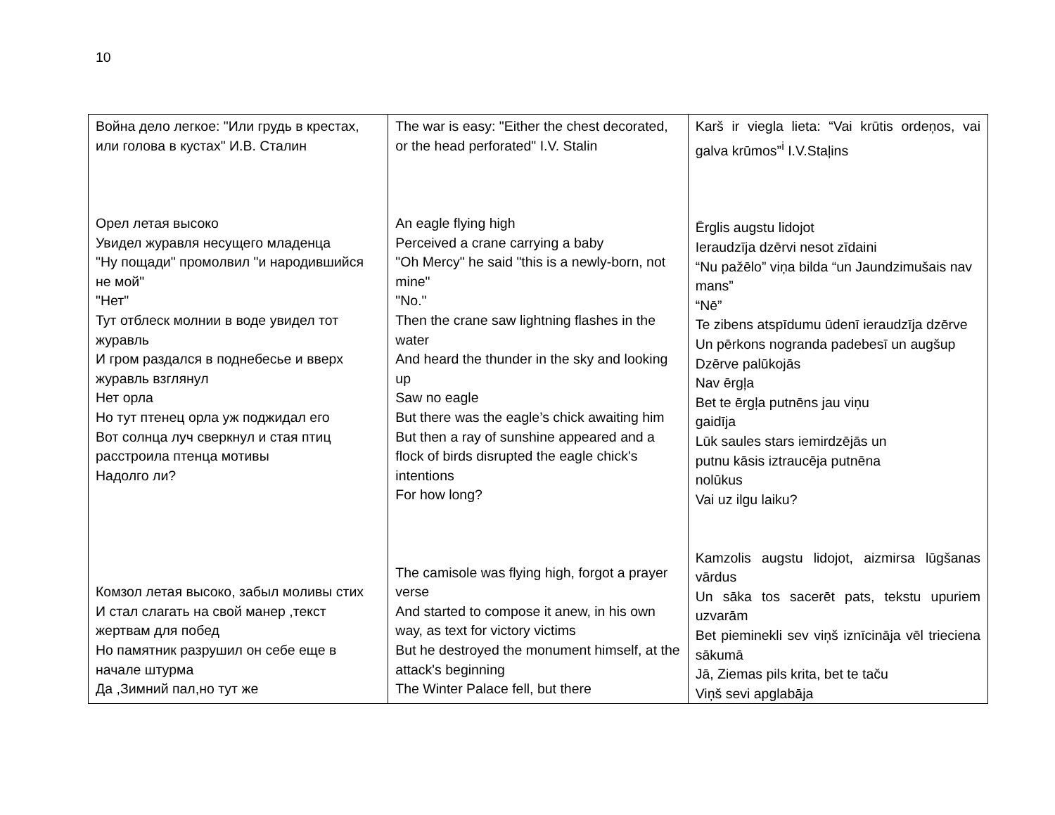10
| Война дело легкое: "Или грудь в крестах, или голова в кустах" И.В. Сталин Орел летая высоко Увидел журавля несущего младенца "Ну пощади" промолвил "и народившийся не мой" "Нет" Тут отблеск молнии в воде увидел тот журавль И гром раздался в поднебесье и вверх журавль взглянул Нет орла Но тут птенец орла уж поджидал его Вот солнца луч сверкнул и стая птиц расстроила птенца мотивы Надолго ли? Комзол летая высоко, забыл моливы стих И стал слагать на свой манер ,текст жертвам для побед Но памятник разрушил он себе еще в начале штурма Да ,Зимний пал,но тут же | The war is easy: "Either the chest decorated, or the head perforated" I.V. Stalin An eagle flying high Perceived a crane carrying a baby "Oh Mercy" he said "this is a newly-born, not mine" "No." Then the crane saw lightning flashes in the water And heard the thunder in the sky and looking up Saw no eagle But there was the eagle’s chick awaiting him But then a ray of sunshine appeared and a flock of birds disrupted the eagle chick's intentions For how long? The camisole was flying high, forgot a prayer verse And started to compose it anew, in his own way, as text for victory victims But he destroyed the monument himself, at the attack's beginning The Winter Palace fell, but there | Karš ir viegla lieta: “Vai krūtis ordeņos, vai galva krūmos”<sup>i</sup> I.V.Staļins Ērglis augstu lidojot Ieraudzīja dzērvi nesot zīdaini “Nu pažēlo” viņa bilda “un Jaundzimušais nav mans” “Nē” Te zibens atspīdumu ūdenī ieraudzīja dzērve Un pērkons nogranda padebesī un augšup Dzērve palūkojās Nav ērgļa Bet te ērgļa putnēns jau viņu gaidīja Lūk saules stars iemirdzējās un putnu kāsis iztraucēja putnēna nolūkus Vai uz ilgu laiku? Kamzolis augstu lidojot, aizmirsa lūgšanas vārdus Un sāka tos sacerēt pats, tekstu upuriem uzvarām Bet pieminekli sev viņš iznīcināja vēl trieciena sākumā Jā, Ziemas pils krita, bet te taču Viņš sevi apglabāja |